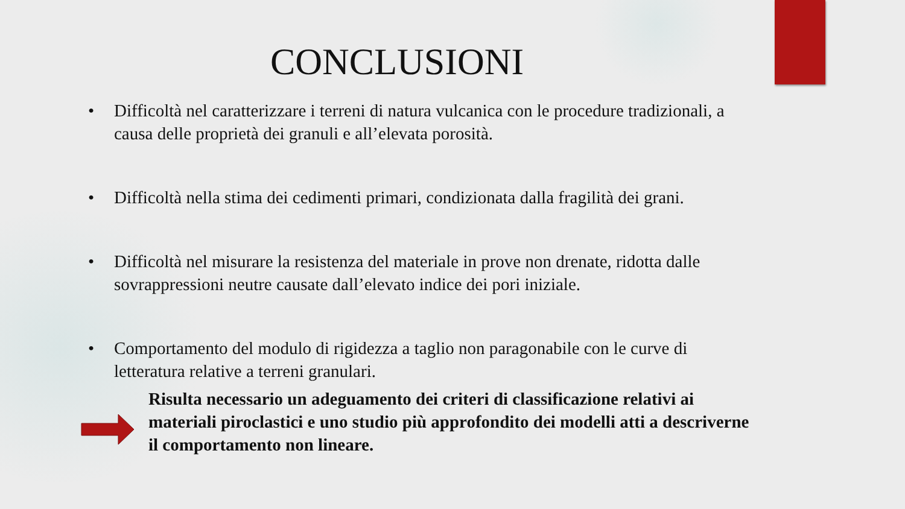CONCLUSIONI
• Difficoltà nel caratterizzare i terreni di natura vulcanica con le procedure tradizionali, a causa delle proprietà dei granuli e all’elevata porosità.
• Difficoltà nella stima dei cedimenti primari, condizionata dalla fragilità dei grani.
• Difficoltà nel misurare la resistenza del materiale in prove non drenate, ridotta dalle sovrappressioni neutre causate dall’elevato indice dei pori iniziale.
• Comportamento del modulo di rigidezza a taglio non paragonabile con le curve di letteratura relative a terreni granulari.
Risulta necessario un adeguamento dei criteri di classificazione relativi ai materiali piroclastici e uno studio più approfondito dei modelli atti a descriverne il comportamento non lineare.